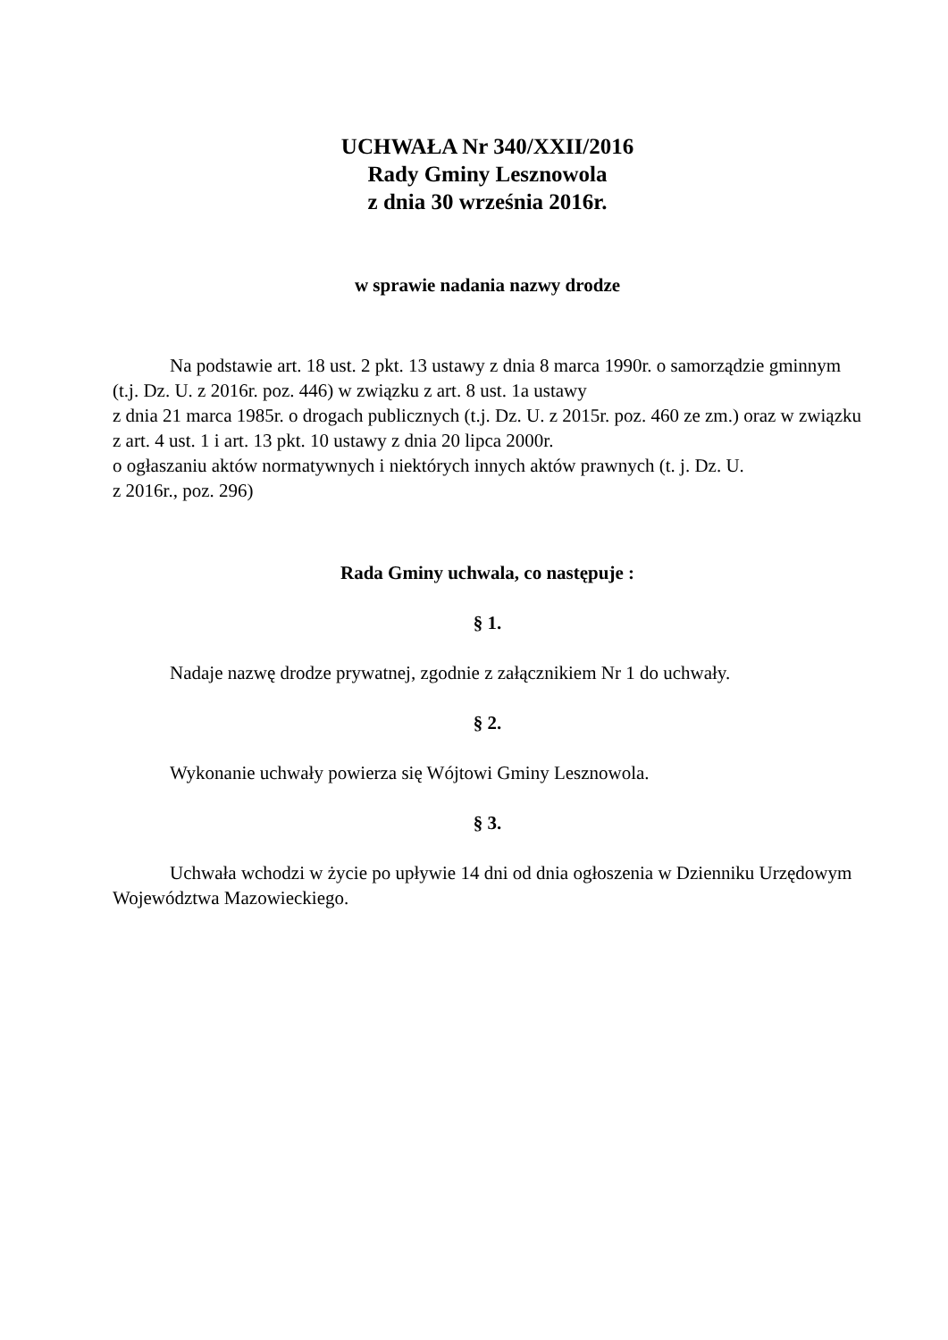UCHWAŁA Nr 340/XXII/2016
Rady Gminy Lesznowola
z dnia 30 września 2016r.
w sprawie nadania nazwy drodze
Na podstawie art. 18 ust. 2 pkt. 13 ustawy z dnia 8 marca 1990r. o samorządzie gminnym (t.j. Dz. U. z 2016r. poz. 446) w związku z art. 8 ust. 1a ustawy
z dnia 21 marca 1985r. o drogach publicznych (t.j. Dz. U. z 2015r. poz. 460 ze zm.) oraz w związku z art. 4 ust. 1 i art. 13 pkt. 10 ustawy z dnia 20 lipca 2000r.
o ogłaszaniu aktów normatywnych i niektórych innych aktów prawnych (t. j. Dz. U.
z 2016r., poz. 296)
Rada Gminy uchwala, co następuje :
§ 1.
Nadaje nazwę drodze prywatnej, zgodnie z załącznikiem Nr 1 do uchwały.
§ 2.
Wykonanie uchwały powierza się Wójtowi Gminy Lesznowola.
§ 3.
Uchwała wchodzi w życie po upływie 14 dni od dnia ogłoszenia w Dzienniku Urzędowym Województwa Mazowieckiego.